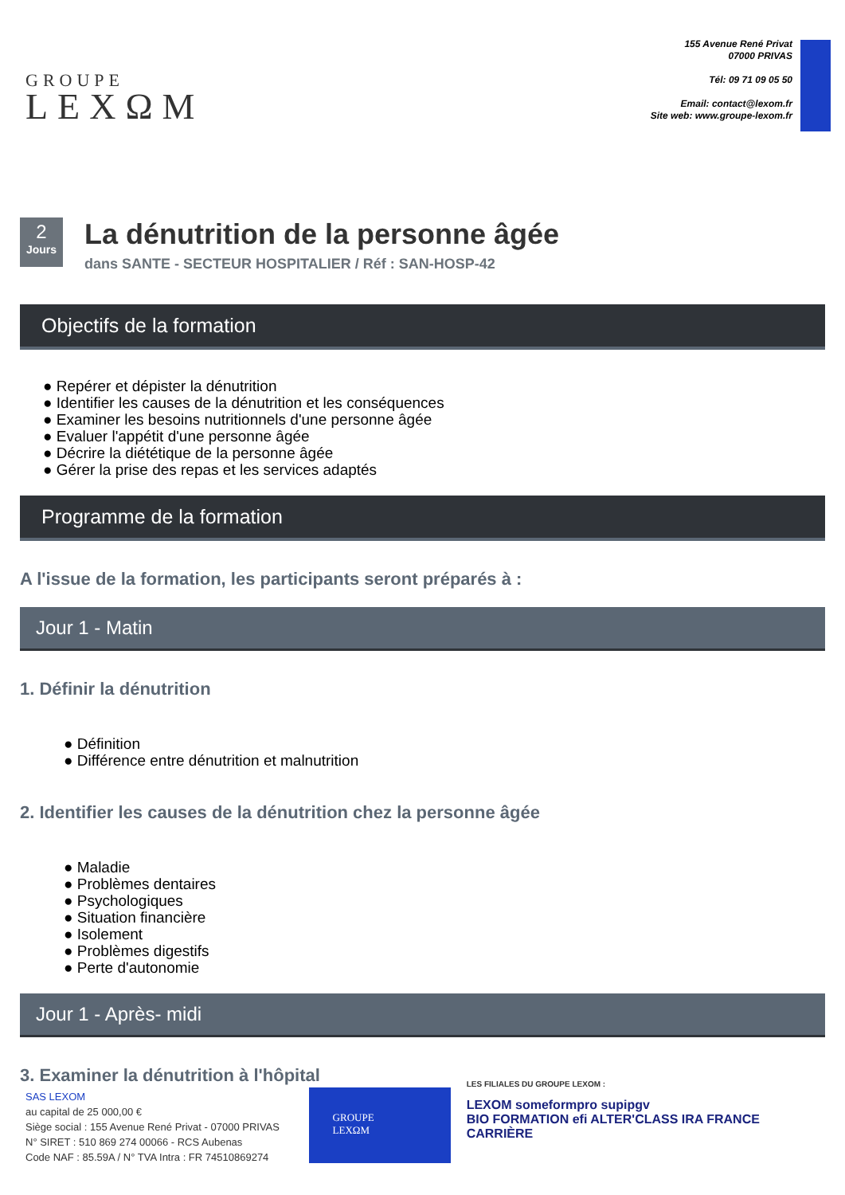GROUPE
LEXΩM
155 Avenue René Privat
07000 PRIVAS
Tél: 09 71 09 05 50
Email: contact@lexom.fr
Site web: www.groupe-lexom.fr
2
Jours
La dénutrition de la personne âgée
dans SANTE - SECTEUR HOSPITALIER / Réf : SAN-HOSP-42
Objectifs de la formation
● Repérer et dépister la dénutrition
● Identifier les causes de la dénutrition et les conséquences
● Examiner les besoins nutritionnels d'une personne âgée
● Evaluer l'appétit d'une personne âgée
● Décrire la diététique de la personne âgée
● Gérer la prise des repas et les services adaptés
Programme de la formation
A l'issue de la formation, les participants seront préparés à :
Jour 1 - Matin
1. Définir la dénutrition
● Définition
● Différence entre dénutrition et malnutrition
2. Identifier les causes de la dénutrition chez la personne âgée
● Maladie
● Problèmes dentaires
● Psychologiques
● Situation financière
● Isolement
● Problèmes digestifs
● Perte d'autonomie
Jour 1 - Après- midi
3. Examiner la dénutrition à l'hôpital
SAS LEXOM
au capital de 25 000,00 €
Siège social : 155 Avenue René Privat - 07000 PRIVAS
N° SIRET : 510 869 274 00066 - RCS Aubenas
Code NAF : 85.59A / N° TVA Intra : FR 74510869274
GROUPE
LEXΩM
LES FILIALES DU GROUPE LEXOM :
LEXOM someformpro supipgv
BIO FORMATION efi ALTER'CLASS IRA FRANCE CARRIÈRE